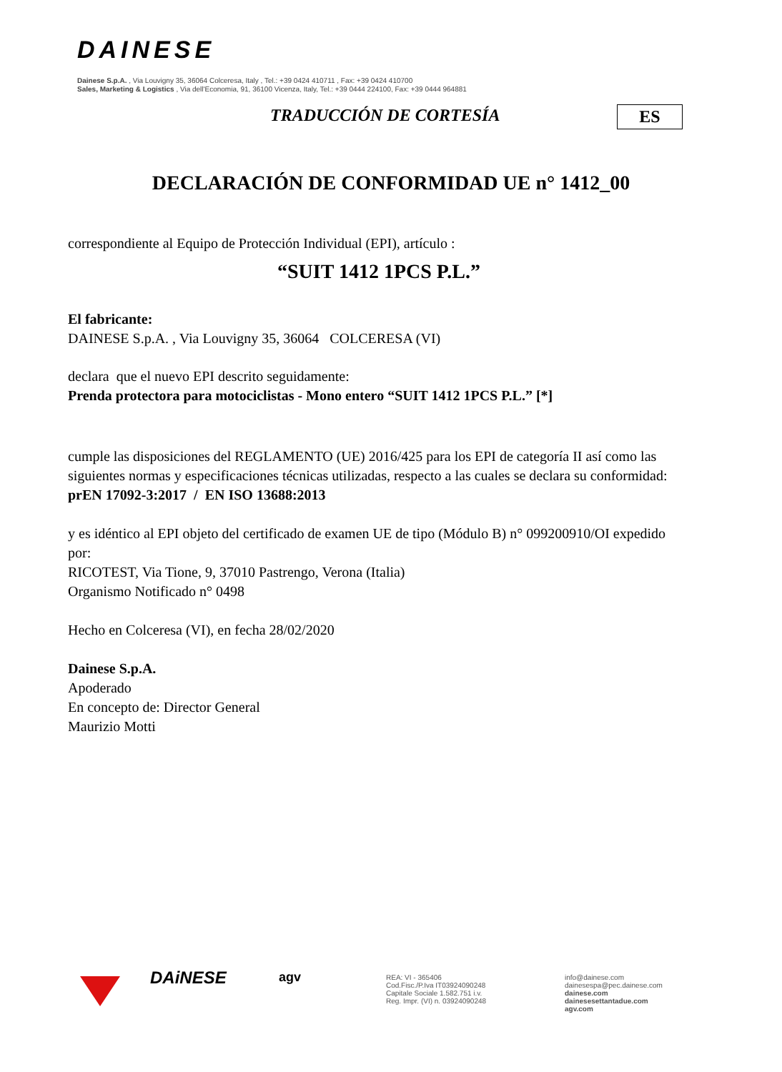DAINESE
Dainese S.p.A. , Via Louvigny 35, 36064 Colceresa, Italy , Tel.: +39 0424 410711 , Fax: +39 0424 410700
Sales, Marketing & Logistics , Via dell'Economia, 91, 36100 Vicenza, Italy, Tel.: +39 0444 224100, Fax: +39 0444 964881
TRADUCCIÓN DE CORTESÍA ES
DECLARACIÓN DE CONFORMIDAD UE n° 1412_00
correspondiente al Equipo de Protección Individual (EPI), artículo :
“SUIT 1412 1PCS P.L.”
El fabricante:
DAINESE S.p.A. , Via Louvigny 35, 36064 COLCERESA (VI)
declara que el nuevo EPI descrito seguidamente:
Prenda protectora para motociclistas - Mono entero “SUIT 1412 1PCS P.L.” [*]
cumple las disposiciones del REGLAMENTO (UE) 2016/425 para los EPI de categoría II así como las siguientes normas y especificaciones técnicas utilizadas, respecto a las cuales se declara su conformidad:
prEN 17092-3:2017 / EN ISO 13688:2013
y es idéntico al EPI objeto del certificado de examen UE de tipo (Módulo B) n° 099200910/OI expedido por:
RICOTEST, Via Tione, 9, 37010 Pastrengo, Verona (Italia)
Organismo Notificado n° 0498
Hecho en Colceresa (VI), en fecha 28/02/2020
Dainese S.p.A.
Apoderado
En concepto de: Director General
Maurizio Motti
DAiNESE
agv
REA: VI - 365406
Cod.Fisc./P.Iva IT03924090248
Capitale Sociale 1.582.751 i.v.
Reg. Impr. (VI) n. 03924090248
info@dainese.com
dainesespa@pec.dainese.com
dainese.com
dainesesettantadue.com
agv.com